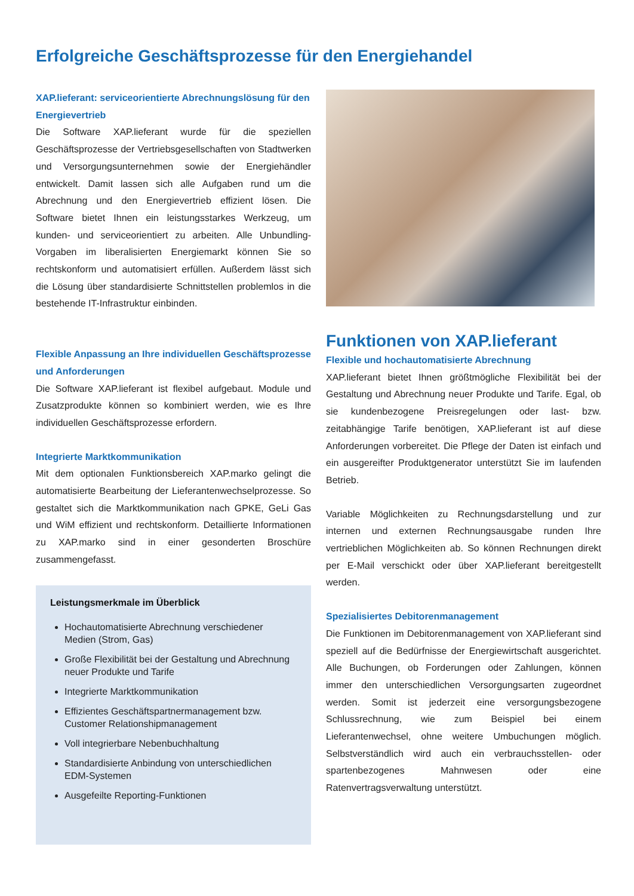Erfolgreiche Geschäftsprozesse für den Energiehandel
XAP.lieferant: serviceorientierte Abrechnungslösung für den Energievertrieb
Die Software XAP.lieferant wurde für die speziellen Geschäftsprozesse der Vertriebsgesellschaften von Stadtwerken und Versorgungsunternehmen sowie der Energiehändler entwickelt. Damit lassen sich alle Aufgaben rund um die Abrechnung und den Energievertrieb effizient lösen. Die Software bietet Ihnen ein leistungsstarkes Werkzeug, um kunden- und serviceorientiert zu arbeiten. Alle Unbundling-Vorgaben im liberalisierten Energiemarkt können Sie so rechtskonform und automatisiert erfüllen. Außerdem lässt sich die Lösung über standardisierte Schnittstellen problemlos in die bestehende IT-Infrastruktur einbinden.
Flexible Anpassung an Ihre individuellen Geschäftsprozesse und Anforderungen
Die Software XAP.lieferant ist flexibel aufgebaut. Module und Zusatzprodukte können so kombiniert werden, wie es Ihre individuellen Geschäftsprozesse erfordern.
Integrierte Marktkommunikation
Mit dem optionalen Funktionsbereich XAP.marko gelingt die automatisierte Bearbeitung der Lieferantenwechselprozesse. So gestaltet sich die Marktkommunikation nach GPKE, GeLi Gas und WiM effizient und rechtskonform. Detaillierte Informationen zu XAP.marko sind in einer gesonderten Broschüre zusammengefasst.
Leistungsmerkmale im Überblick
Hochautomatisierte Abrechnung verschiedener Medien (Strom, Gas)
Große Flexibilität bei der Gestaltung und Abrechnung neuer Produkte und Tarife
Integrierte Marktkommunikation
Effizientes Geschäftspartnermanagement bzw. Customer Relationshipmanagement
Voll integrierbare Nebenbuchhaltung
Standardisierte Anbindung von unterschiedlichen EDM-Systemen
Ausgefeilte Reporting-Funktionen
Funktionen von XAP.lieferant
Flexible und hochautomatisierte Abrechnung
XAP.lieferant bietet Ihnen größtmögliche Flexibilität bei der Gestaltung und Abrechnung neuer Produkte und Tarife. Egal, ob sie kundenbezogene Preisregelungen oder last- bzw. zeitabhängige Tarife benötigen, XAP.lieferant ist auf diese Anforderungen vorbereitet. Die Pflege der Daten ist einfach und ein ausgereifter Produktgenerator unterstützt Sie im laufenden Betrieb.
Variable Möglichkeiten zu Rechnungsdarstellung und zur internen und externen Rechnungsausgabe runden Ihre vertrieblichen Möglichkeiten ab. So können Rechnungen direkt per E-Mail verschickt oder über XAP.lieferant bereitgestellt werden.
Spezialisiertes Debitorenmanagement
Die Funktionen im Debitorenmanagement von XAP.lieferant sind speziell auf die Bedürfnisse der Energiewirtschaft ausgerichtet. Alle Buchungen, ob Forderungen oder Zahlungen, können immer den unterschiedlichen Versorgungsarten zugeordnet werden. Somit ist jederzeit eine versorgungsbezogene Schlussrechnung, wie zum Beispiel bei einem Lieferantenwechsel, ohne weitere Umbuchungen möglich. Selbstverständlich wird auch ein verbrauchsstellen- oder spartenbezogenes Mahnwesen oder eine Ratenvertragsverwaltung unterstützt.